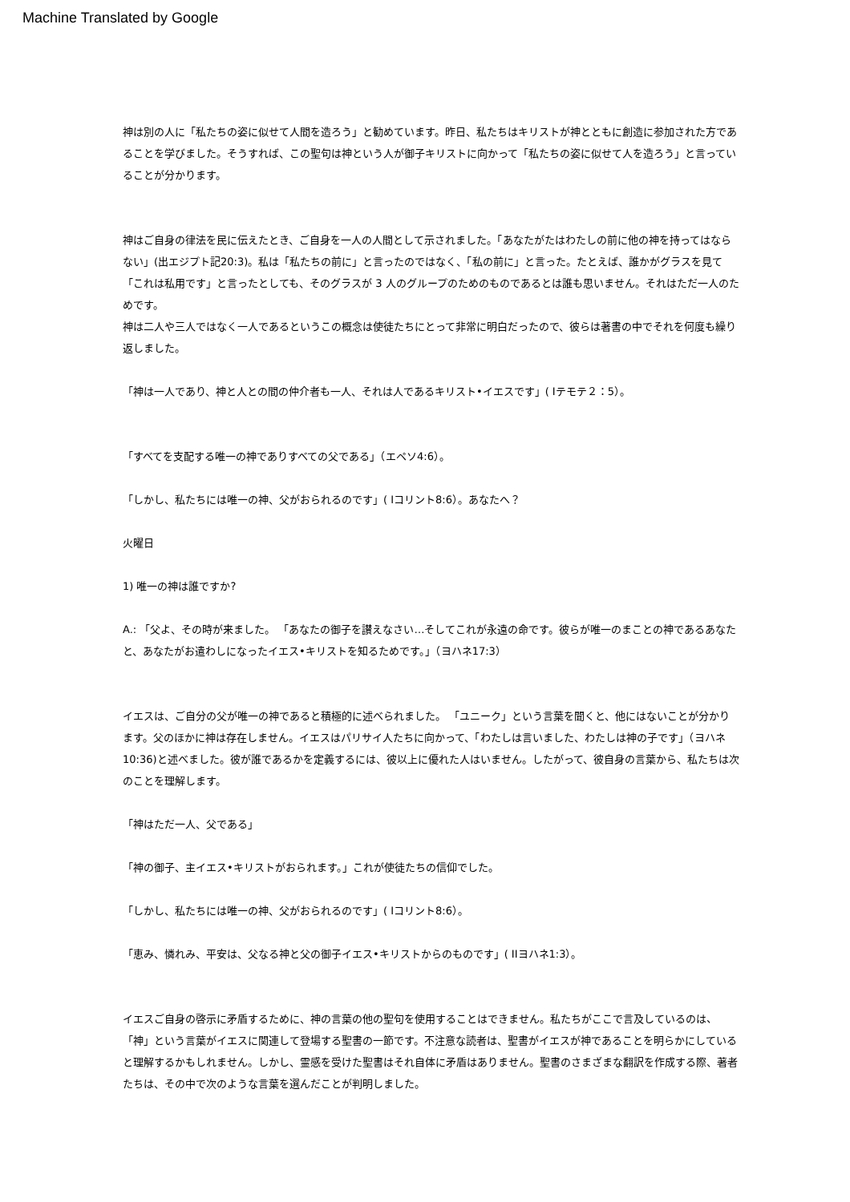Machine Translated by Google
神は別の人に「私たちの姿に似せて人間を造ろう」と勧めています。昨日、私たちはキリストが神とともに創造に参加された方であることを学びました。そうすれば、この聖句は神という人が御子キリストに向かって「私たちの姿に似せて人を造ろう」と言っていることが分かります。
神はご自身の律法を民に伝えたとき、ご自身を一人の人間として示されました。「あなたがたはわたしの前に他の神を持ってはならない」(出エジプト記20:3)。私は「私たちの前に」と言ったのではなく、「私の前に」と言った。たとえば、誰かがグラスを見て「これは私用です」と言ったとしても、そのグラスが 3 人のグループのためのものであるとは誰も思いません。それはただ一人のためです。
神は二人や三人ではなく一人であるというこの概念は使徒たちにとって非常に明白だったので、彼らは著書の中でそれを何度も繰り返しました。
「神は一人であり、神と人との間の仲介者も一人、それは人であるキリスト•イエスです」( Iテモテ２：5）。
「すべてを支配する唯一の神でありすべての父である」（エペソ4:6）。
「しかし、私たちには唯一の神、父がおられるのです」( Iコリント8:6）。あなたへ？
火曜日
1) 唯一の神は誰ですか?
A.: 「父よ、その時が来ました。 「あなたの御子を讃えなさい…そしてこれが永遠の命です。彼らが唯一のまことの神であるあなたと、あなたがお遣わしになったイエス•キリストを知るためです。」（ヨハネ17:3）
イエスは、ご自分の父が唯一の神であると積極的に述べられました。 「ユニーク」という言葉を聞くと、他にはないことが分かります。父のほかに神は存在しません。イエスはパリサイ人たちに向かって、「わたしは言いました、わたしは神の子です」（ヨハネ10:36)と述べました。彼が誰であるかを定義するには、彼以上に優れた人はいません。したがって、彼自身の言葉から、私たちは次のことを理解します。
「神はただ一人、父である」
「神の御子、主イエス•キリストがおられます。」これが使徒たちの信仰でした。
「しかし、私たちには唯一の神、父がおられるのです」( Iコリント8:6）。
「恵み、憐れみ、平安は、父なる神と父の御子イエス•キリストからのものです」( IIヨハネ1:3）。
イエスご自身の啓示に矛盾するために、神の言葉の他の聖句を使用することはできません。私たちがここで言及しているのは、「神」という言葉がイエスに関連して登場する聖書の一節です。不注意な読者は、聖書がイエスが神であることを明らかにしていると理解するかもしれません。しかし、霊感を受けた聖書はそれ自体に矛盾はありません。聖書のさまざまな翻訳を作成する際、著者たちは、その中で次のような言葉を選んだことが判明しました。